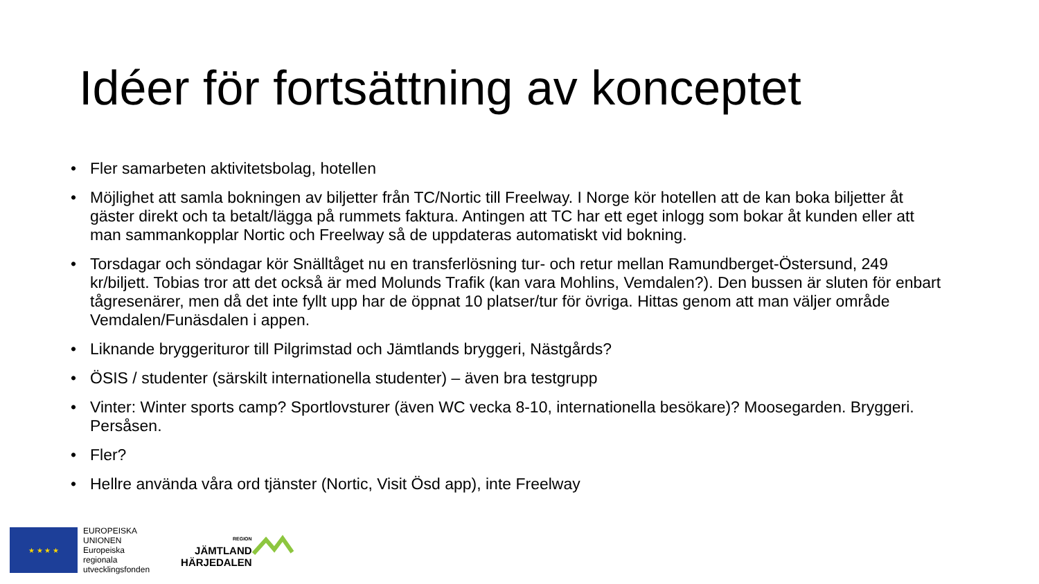Idéer för fortsättning av konceptet
• Fler samarbeten aktivitetsbolag, hotellen
• Möjlighet att samla bokningen av biljetter från TC/Nortic till Freelway. I Norge kör hotellen att de kan boka biljetter åt gäster direkt och ta betalt/lägga på rummets faktura. Antingen att TC har ett eget inlogg som bokar åt kunden eller att man sammankopplar Nortic och Freelway så de uppdateras automatiskt vid bokning.
• Torsdagar och söndagar kör Snälltåget nu en transferlösning tur- och retur mellan Ramundberget-Östersund, 249 kr/biljett. Tobias tror att det också är med Molunds Trafik (kan vara Mohlins, Vemdalen?). Den bussen är sluten för enbart tågresenärer, men då det inte fyllt upp har de öppnat 10 platser/tur för övriga. Hittas genom att man väljer område Vemdalen/Funäsdalen i appen.
• Liknande bryggerituror till Pilgrimstad och Jämtlands bryggeri, Nästgårds?
• ÖSIS / studenter (särskilt internationella studenter) – även bra testgrupp
• Vinter: Winter sports camp? Sportlovsturer (även WC vecka 8-10, internationella besökare)? Moosegarden. Bryggeri. Persåsen.
• Fler?
• Hellre använda våra ord tjänster (Nortic, Visit Ösd app), inte Freelway
★ ★ ★ ★
EUROPEISKA
UNIONEN
Europeiska
regionala
utvecklingsfonden
REGION
JÄMTLAND
HÄRJEDALEN